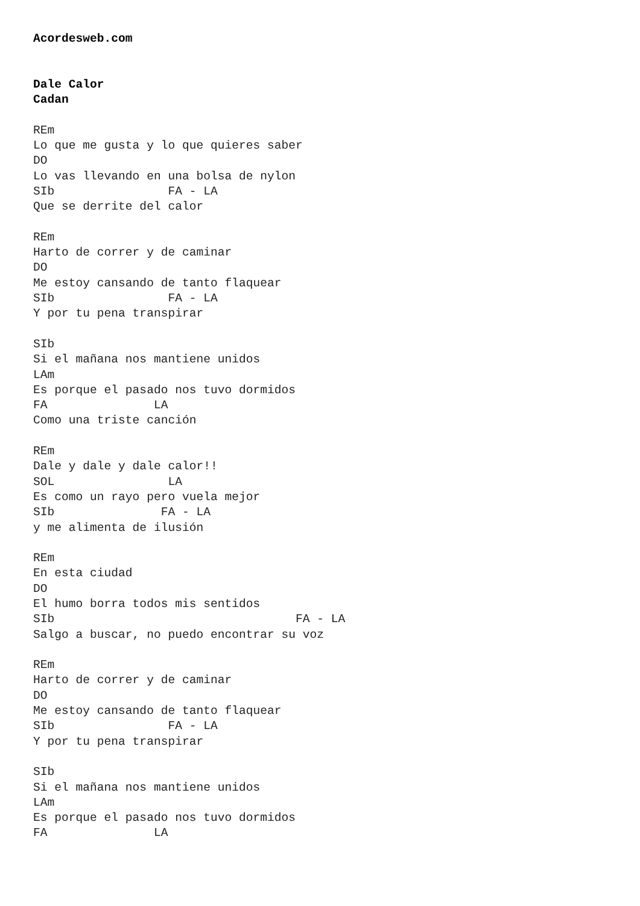Acordesweb.com


Dale Calor
Cadan

REm
Lo que me gusta y lo que quieres saber
DO
Lo vas llevando en una bolsa de nylon
SIb                FA - LA
Que se derrite del calor

REm
Harto de correr y de caminar
DO
Me estoy cansando de tanto flaquear
SIb                FA - LA
Y por tu pena transpirar

SIb
Si el mañana nos mantiene unidos
LAm
Es porque el pasado nos tuvo dormidos
FA               LA
Como una triste canción

REm
Dale y dale y dale calor!!
SOL                LA
Es como un rayo pero vuela mejor
SIb               FA - LA
y me alimenta de ilusión

REm
En esta ciudad
DO
El humo borra todos mis sentidos
SIb                                  FA - LA
Salgo a buscar, no puedo encontrar su voz

REm
Harto de correr y de caminar
DO
Me estoy cansando de tanto flaquear
SIb                FA - LA
Y por tu pena transpirar

SIb
Si el mañana nos mantiene unidos
LAm
Es porque el pasado nos tuvo dormidos
FA               LA